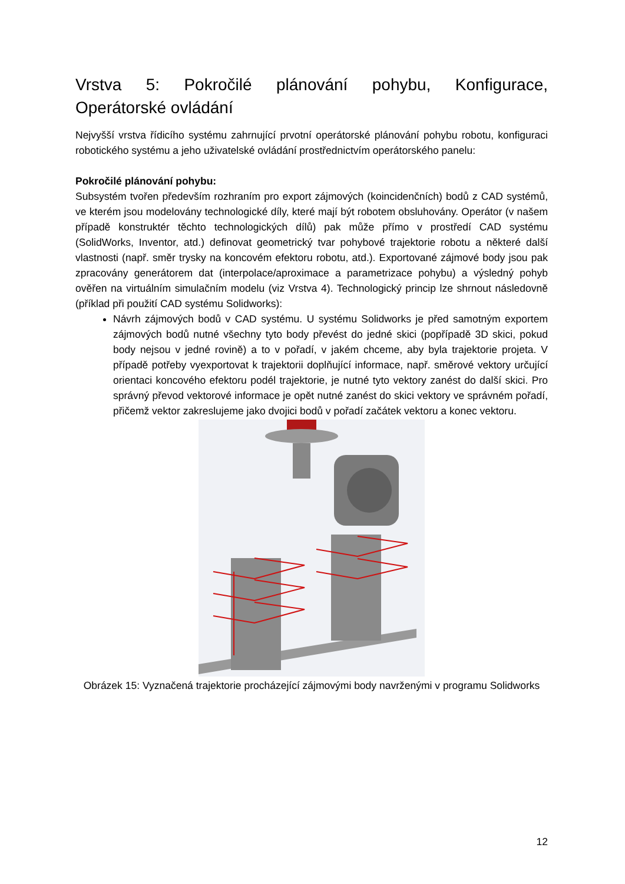Vrstva 5: Pokročilé plánování pohybu, Konfigurace,
Operátorské ovládání
Nejvyšší vrstva řídicího systému zahrnující prvotní operátorské plánování pohybu robotu, konfiguraci robotického systému a jeho uživatelské ovládání prostřednictvím operátorského panelu:
Pokročilé plánování pohybu:
Subsystém tvořen především rozhraním pro export zájmových (koincidenčních) bodů z CAD systémů, ve kterém jsou modelovány technologické díly, které mají být robotem obsluhovány. Operátor (v našem případě konstruktér těchto technologických dílů) pak může přímo v prostředí CAD systému (SolidWorks, Inventor, atd.) definovat geometrický tvar pohybové trajektorie robotu a některé další vlastnosti (např. směr trysky na koncovém efektoru robotu, atd.). Exportované zájmové body jsou pak zpracovány generátorem dat (interpolace/aproximace a parametrizace pohybu) a výsledný pohyb ověřen na virtuálním simulačním modelu (viz Vrstva 4). Technologický princip lze shrnout následovně (příklad při použití CAD systému Solidworks):
Návrh zájmových bodů v CAD systému. U systému Solidworks je před samotným exportem zájmových bodů nutné všechny tyto body převést do jedné skici (popřípadě 3D skici, pokud body nejsou v jedné rovině) a to v pořadí, v jakém chceme, aby byla trajektorie projeta. V případě potřeby vyexportovat k trajektorii doplňující informace, např. směrové vektory určující orientaci koncového efektoru podél trajektorie, je nutné tyto vektory zanést do další skici. Pro správný převod vektorové informace je opět nutné zanést do skici vektory ve správném pořadí, přičemž vektor zakreslujeme jako dvojici bodů v pořadí začátek vektoru a konec vektoru.
Obrázek 15: Vyznačená trajektorie procházející zájmovými body navrženými v programu Solidworks
12